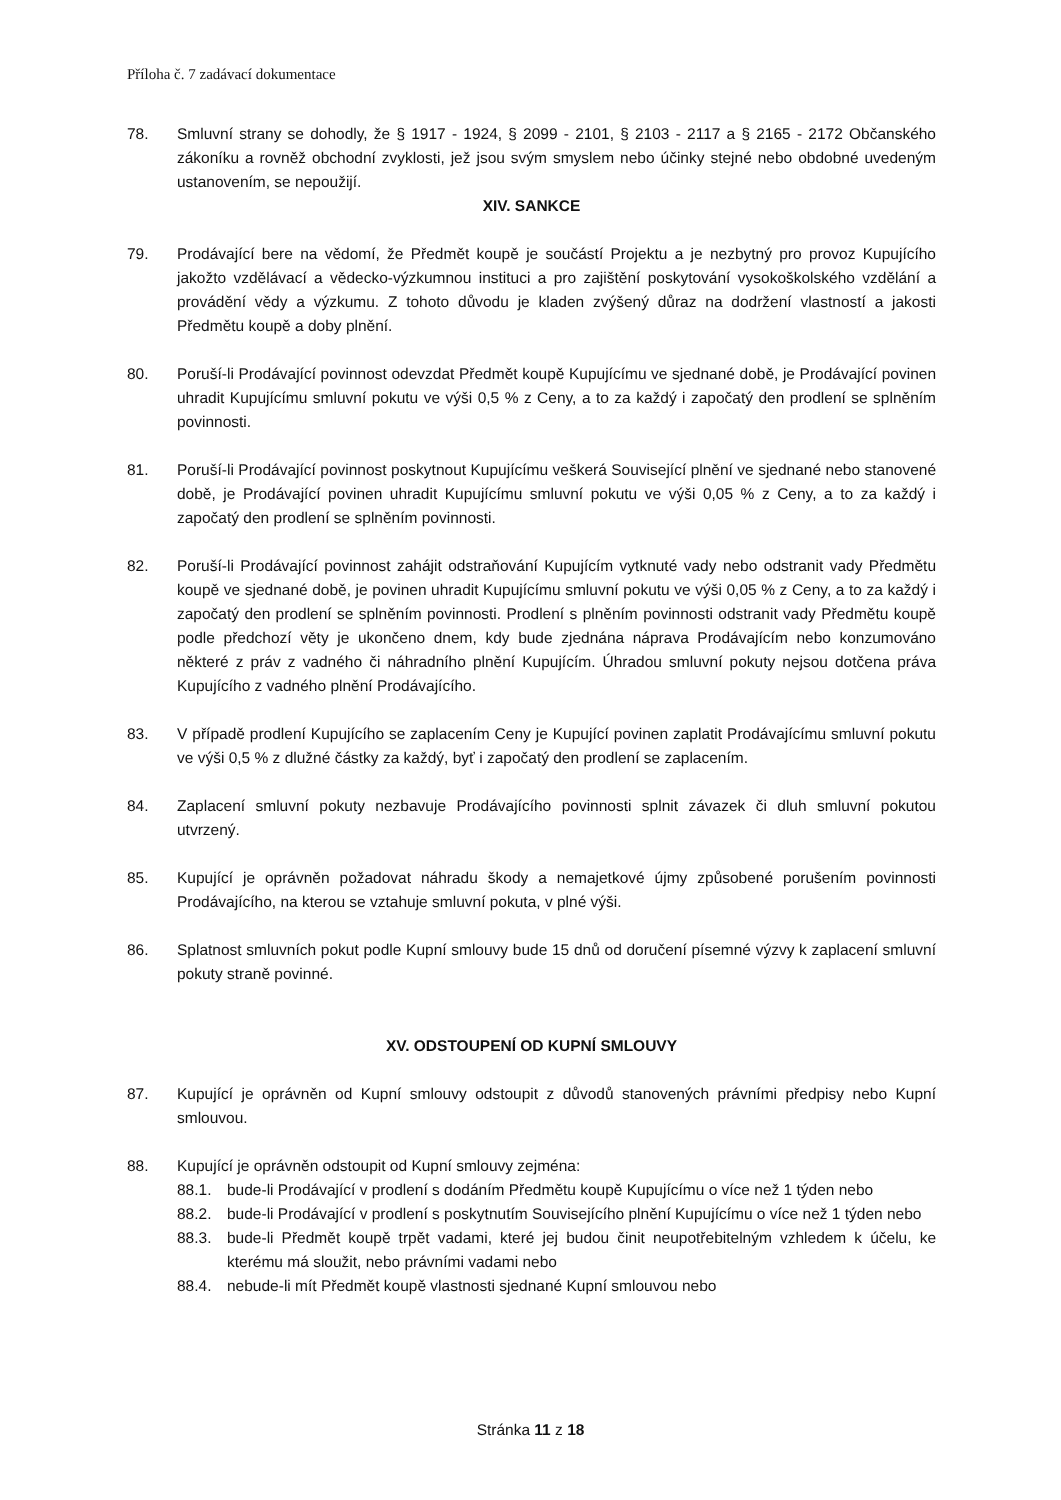Příloha č. 7 zadávací dokumentace
78. Smluvní strany se dohodly, že § 1917 - 1924, § 2099 - 2101, § 2103 - 2117 a § 2165 - 2172 Občanského zákoníku a rovněž obchodní zvyklosti, jež jsou svým smyslem nebo účinky stejné nebo obdobné uvedeným ustanovením, se nepoužijí.
XIV. SANKCE
79. Prodávající bere na vědomí, že Předmět koupě je součástí Projektu a je nezbytný pro provoz Kupujícího jakožto vzdělávací a vědecko-výzkumnou instituci a pro zajištění poskytování vysokoškolského vzdělání a provádění vědy a výzkumu. Z tohoto důvodu je kladen zvýšený důraz na dodržení vlastností a jakosti Předmětu koupě a doby plnění.
80. Poruší-li Prodávající povinnost odevzdat Předmět koupě Kupujícímu ve sjednané době, je Prodávající povinen uhradit Kupujícímu smluvní pokutu ve výši 0,5 % z Ceny, a to za každý i započatý den prodlení se splněním povinnosti.
81. Poruší-li Prodávající povinnost poskytnout Kupujícímu veškerá Související plnění ve sjednané nebo stanovené době, je Prodávající povinen uhradit Kupujícímu smluvní pokutu ve výši 0,05 % z Ceny, a to za každý i započatý den prodlení se splněním povinnosti.
82. Poruší-li Prodávající povinnost zahájit odstraňování Kupujícím vytknuté vady nebo odstranit vady Předmětu koupě ve sjednané době, je povinen uhradit Kupujícímu smluvní pokutu ve výši 0,05 % z Ceny, a to za každý i započatý den prodlení se splněním povinnosti. Prodlení s plněním povinnosti odstranit vady Předmětu koupě podle předchozí věty je ukončeno dnem, kdy bude zjednána náprava Prodávajícím nebo konzumováno některé z práv z vadného či náhradního plnění Kupujícím. Úhradou smluvní pokuty nejsou dotčena práva Kupujícího z vadného plnění Prodávajícího.
83. V případě prodlení Kupujícího se zaplacením Ceny je Kupující povinen zaplatit Prodávajícímu smluvní pokutu ve výši 0,5 % z dlužné částky za každý, byť i započatý den prodlení se zaplacením.
84. Zaplacení smluvní pokuty nezbavuje Prodávajícího povinnosti splnit závazek či dluh smluvní pokutou utvrzený.
85. Kupující je oprávněn požadovat náhradu škody a nemajetkové újmy způsobené porušením povinnosti Prodávajícího, na kterou se vztahuje smluvní pokuta, v plné výši.
86. Splatnost smluvních pokut podle Kupní smlouvy bude 15 dnů od doručení písemné výzvy k zaplacení smluvní pokuty straně povinné.
XV. ODSTOUPENÍ OD KUPNÍ SMLOUVY
87. Kupující je oprávněn od Kupní smlouvy odstoupit z důvodů stanovených právními předpisy nebo Kupní smlouvou.
88. Kupující je oprávněn odstoupit od Kupní smlouvy zejména:
88.1. bude-li Prodávající v prodlení s dodáním Předmětu koupě Kupujícímu o více než 1 týden nebo
88.2. bude-li Prodávající v prodlení s poskytnutím Souvisejícího plnění Kupujícímu o více než 1 týden nebo
88.3. bude-li Předmět koupě trpět vadami, které jej budou činit neupotřebitelným vzhledem k účelu, ke kterému má sloužit, nebo právními vadami nebo
88.4. nebude-li mít Předmět koupě vlastnosti sjednané Kupní smlouvou nebo
Stránka 11 z 18